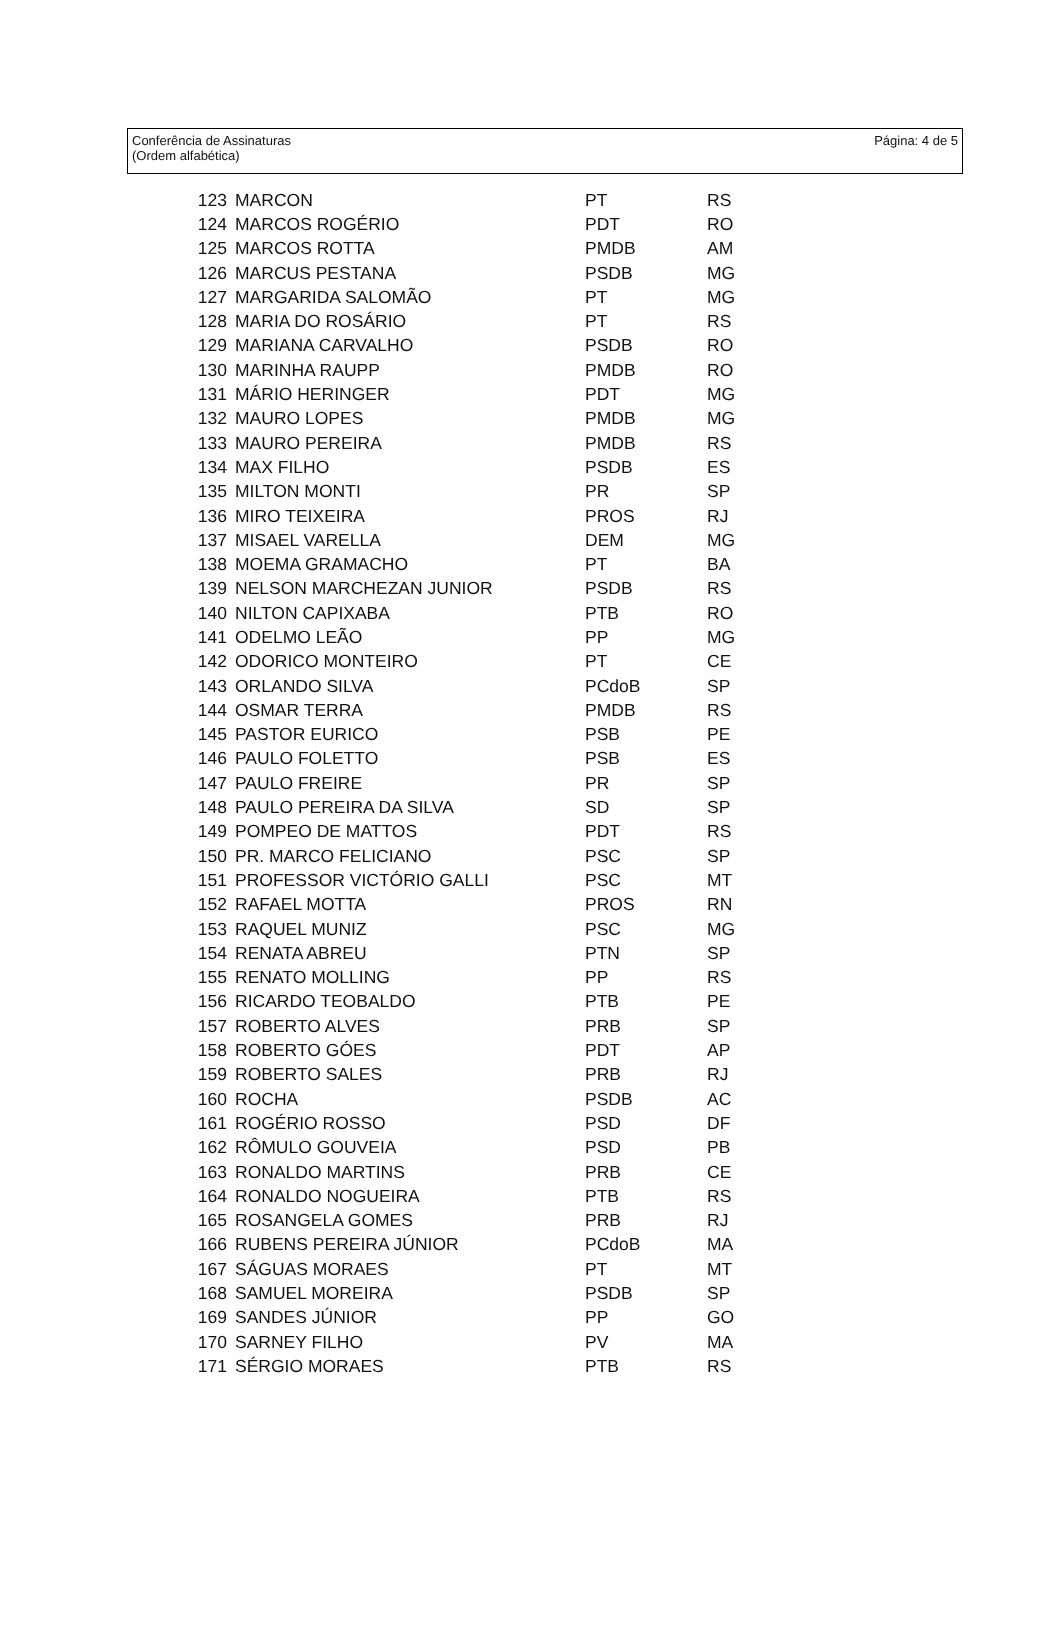Conferência de Assinaturas
(Ordem alfabética)
Página: 4 de 5
| 123 | MARCON | PT | RS |
| 124 | MARCOS ROGÉRIO | PDT | RO |
| 125 | MARCOS ROTTA | PMDB | AM |
| 126 | MARCUS PESTANA | PSDB | MG |
| 127 | MARGARIDA SALOMÃO | PT | MG |
| 128 | MARIA DO ROSÁRIO | PT | RS |
| 129 | MARIANA CARVALHO | PSDB | RO |
| 130 | MARINHA RAUPP | PMDB | RO |
| 131 | MÁRIO HERINGER | PDT | MG |
| 132 | MAURO LOPES | PMDB | MG |
| 133 | MAURO PEREIRA | PMDB | RS |
| 134 | MAX FILHO | PSDB | ES |
| 135 | MILTON MONTI | PR | SP |
| 136 | MIRO TEIXEIRA | PROS | RJ |
| 137 | MISAEL VARELLA | DEM | MG |
| 138 | MOEMA GRAMACHO | PT | BA |
| 139 | NELSON MARCHEZAN JUNIOR | PSDB | RS |
| 140 | NILTON CAPIXABA | PTB | RO |
| 141 | ODELMO LEÃO | PP | MG |
| 142 | ODORICO MONTEIRO | PT | CE |
| 143 | ORLANDO SILVA | PCdoB | SP |
| 144 | OSMAR TERRA | PMDB | RS |
| 145 | PASTOR EURICO | PSB | PE |
| 146 | PAULO FOLETTO | PSB | ES |
| 147 | PAULO FREIRE | PR | SP |
| 148 | PAULO PEREIRA DA SILVA | SD | SP |
| 149 | POMPEO DE MATTOS | PDT | RS |
| 150 | PR. MARCO FELICIANO | PSC | SP |
| 151 | PROFESSOR VICTÓRIO GALLI | PSC | MT |
| 152 | RAFAEL MOTTA | PROS | RN |
| 153 | RAQUEL MUNIZ | PSC | MG |
| 154 | RENATA ABREU | PTN | SP |
| 155 | RENATO MOLLING | PP | RS |
| 156 | RICARDO TEOBALDO | PTB | PE |
| 157 | ROBERTO ALVES | PRB | SP |
| 158 | ROBERTO GÓES | PDT | AP |
| 159 | ROBERTO SALES | PRB | RJ |
| 160 | ROCHA | PSDB | AC |
| 161 | ROGÉRIO ROSSO | PSD | DF |
| 162 | RÔMULO GOUVEIA | PSD | PB |
| 163 | RONALDO MARTINS | PRB | CE |
| 164 | RONALDO NOGUEIRA | PTB | RS |
| 165 | ROSANGELA GOMES | PRB | RJ |
| 166 | RUBENS PEREIRA JÚNIOR | PCdoB | MA |
| 167 | SÁGUAS MORAES | PT | MT |
| 168 | SAMUEL MOREIRA | PSDB | SP |
| 169 | SANDES JÚNIOR | PP | GO |
| 170 | SARNEY FILHO | PV | MA |
| 171 | SÉRGIO MORAES | PTB | RS |